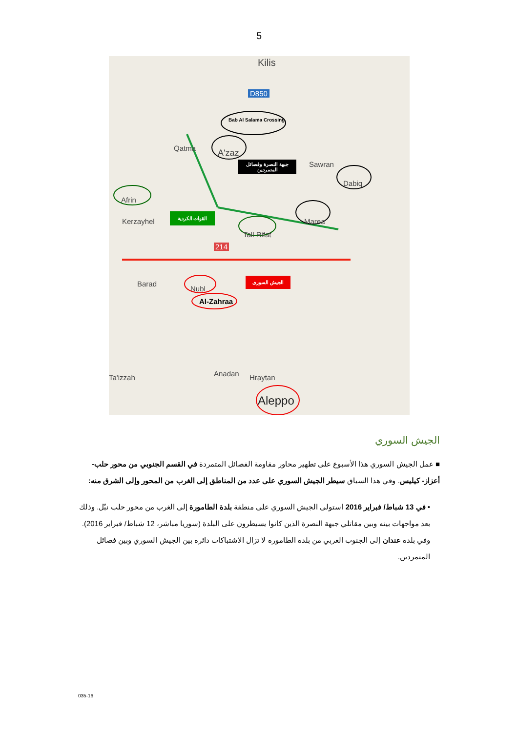5
Kilis
D850
Bab Al Salama Crossing
A'zaz Qatma
Sawran
Dabiq
Afrin
Kerzayhel Marea
Tall Rifat
214
Barad
Nubl
Al-Zahraa
Anadan Hraytan Ta'izzah
Aleppo
جبهة النصرة وفصائل المتمردين
القوات الكردية
الجيش السورى
الجيش السوري
■ عمل الجيش السوري هذا الأسبوع على تطهير محاور مقاومة الفصائل المتمردة في القسم الجنوبي من محور حلب- أعزاز- كيليس. وفي هذا السياق سيطر الجيش السوري على عدد من المناطق إلى الغرب من المحور وإلى الشرق منه:
• في 13 شباط/ فبراير 2016 استولى الجيش السوري على منطقة بلدة الطامورة إلى الغرب من محور حلب نبّل. وذلك بعد مواجهات بينه وبين مقاتلي جبهة النصرة الذين كانوا يسيطرون على البلدة (سوريا مباشر، 12 شباط/ فبراير 2016). وفي بلدة عندان إلى الجنوب الغربي من بلدة الطامورة لا تزال الاشتباكات دائرة بين الجيش السوري وبين فصائل المتمردين.
035-16